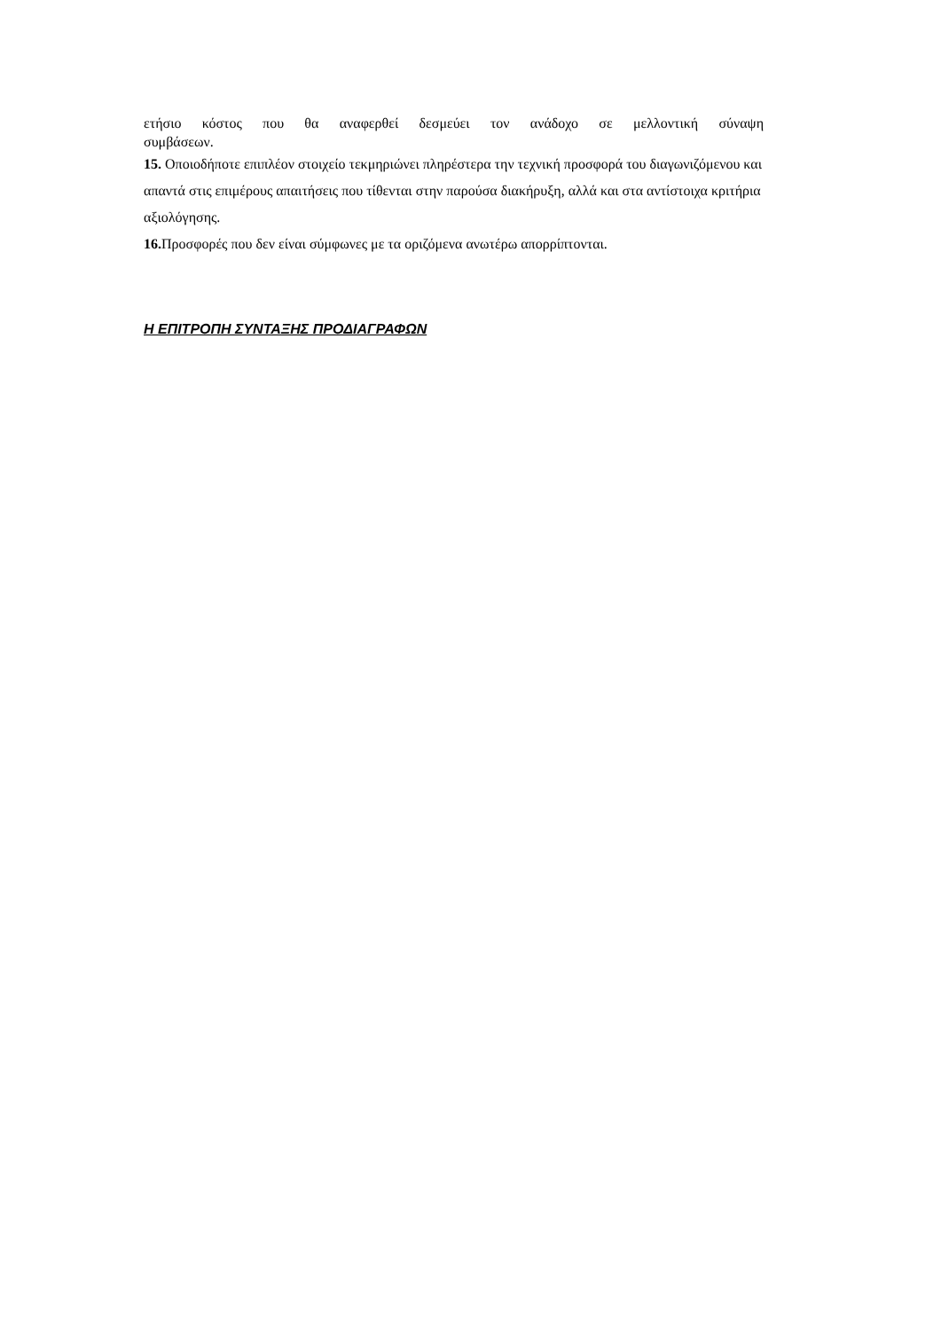ετήσιο κόστος που θα αναφερθεί δεσμεύει τον ανάδοχο σε μελλοντική σύναψη
συμβάσεων.
15. Οποιοδήποτε επιπλέον στοιχείο τεκμηριώνει πληρέστερα την τεχνική προσφορά του διαγωνιζόμενου και απαντά στις επιμέρους απαιτήσεις που τίθενται στην παρούσα διακήρυξη, αλλά και στα αντίστοιχα κριτήρια αξιολόγησης.
16. Προσφορές που δεν είναι σύμφωνες με τα οριζόμενα ανωτέρω απορρίπτονται.
Η ΕΠΙΤΡΟΠΗ ΣΥΝΤΑΞΗΣ ΠΡΟΔΙΑΓΡΑΦΩΝ